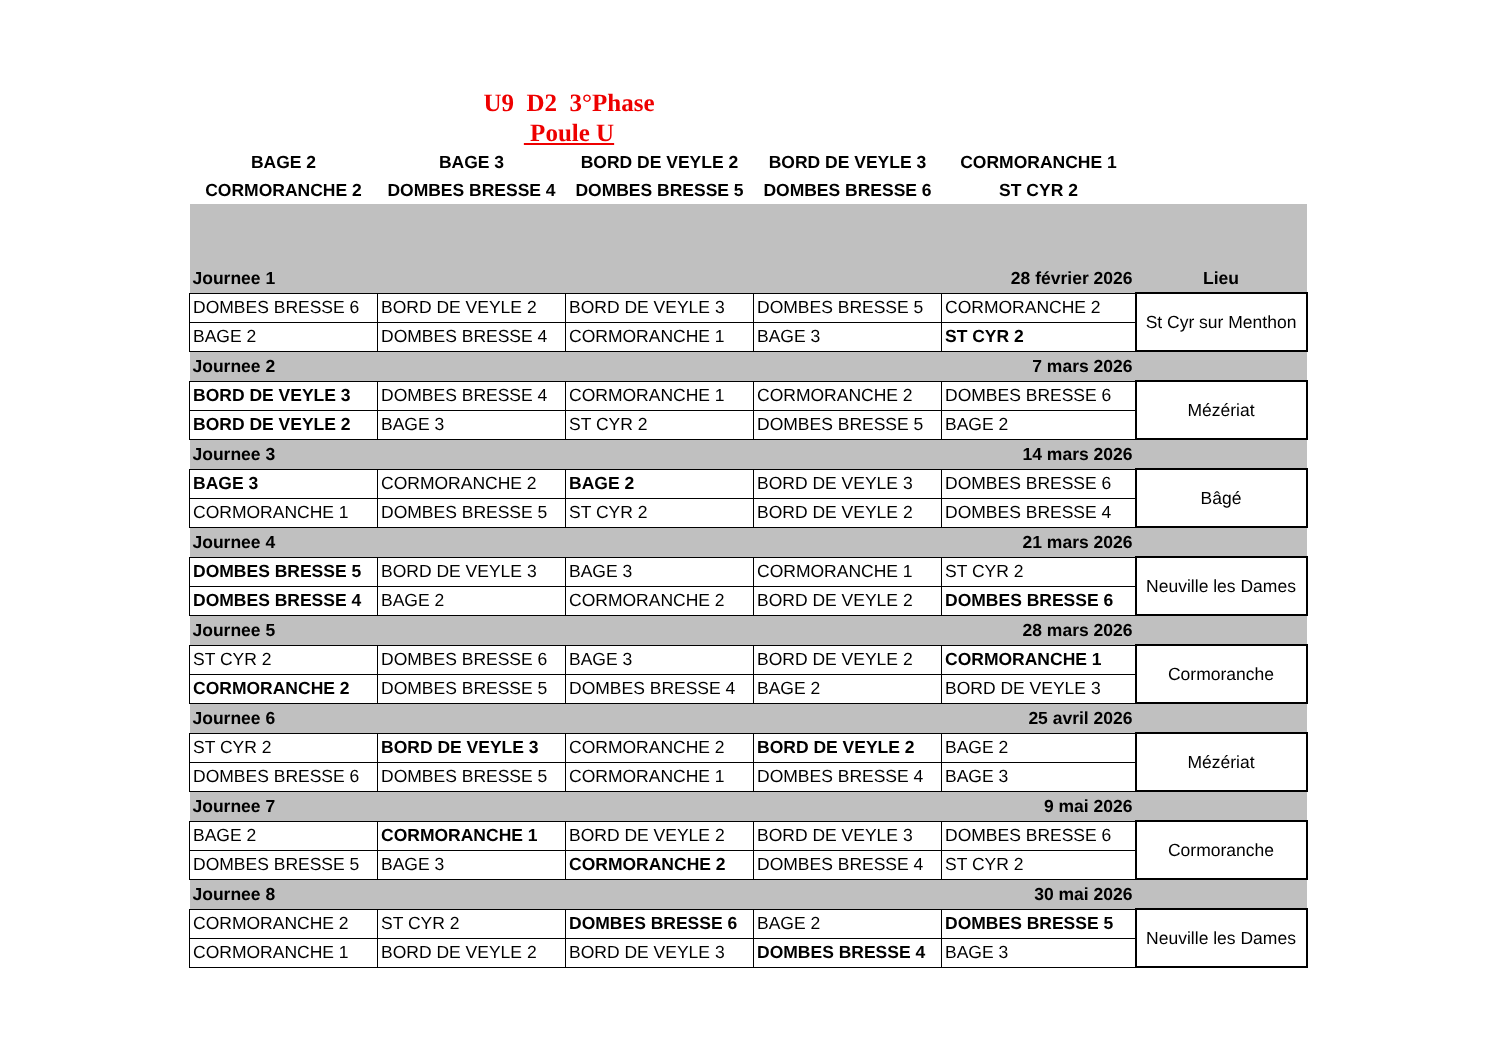U9 D2 3°Phase
Poule U
| BAGE 2 | BAGE 3 | BORD DE VEYLE 2 | BORD DE VEYLE 3 | CORMORANCHE 1 | |
| CORMORANCHE 2 | DOMBES BRESSE 4 | DOMBES BRESSE 5 | DOMBES BRESSE 6 | ST CYR 2 | |
| Journee 1 | | | | 28 février 2026 | Lieu |
| DOMBES BRESSE 6 | BORD DE VEYLE 2 | BORD DE VEYLE 3 | DOMBES BRESSE 5 | CORMORANCHE 2 | St Cyr sur Menthon |
| BAGE 2 | DOMBES BRESSE 4 | CORMORANCHE 1 | BAGE 3 | ST CYR 2 | |
| Journee 2 | | | | 7 mars 2026 | |
| BORD DE VEYLE 3 | DOMBES BRESSE 4 | CORMORANCHE 1 | CORMORANCHE 2 | DOMBES BRESSE 6 | Mézériat |
| BORD DE VEYLE 2 | BAGE 3 | ST CYR 2 | DOMBES BRESSE 5 | BAGE 2 | |
| Journee 3 | | | | 14 mars 2026 | |
| BAGE 3 | CORMORANCHE 2 | BAGE 2 | BORD DE VEYLE 3 | DOMBES BRESSE 6 | Bâgé |
| CORMORANCHE 1 | DOMBES BRESSE 5 | ST CYR 2 | BORD DE VEYLE 2 | DOMBES BRESSE 4 | |
| Journee 4 | | | | 21 mars 2026 | |
| DOMBES BRESSE 5 | BORD DE VEYLE 3 | BAGE 3 | CORMORANCHE 1 | ST CYR 2 | Neuville les Dames |
| DOMBES BRESSE 4 | BAGE 2 | CORMORANCHE 2 | BORD DE VEYLE 2 | DOMBES BRESSE 6 | |
| Journee 5 | | | | 28 mars 2026 | |
| ST CYR 2 | DOMBES BRESSE 6 | BAGE 3 | BORD DE VEYLE 2 | CORMORANCHE 1 | Cormoranche |
| CORMORANCHE 2 | DOMBES BRESSE 5 | DOMBES BRESSE 4 | BAGE 2 | BORD DE VEYLE 3 | |
| Journee 6 | | | | 25 avril 2026 | |
| ST CYR 2 | BORD DE VEYLE 3 | CORMORANCHE 2 | BORD DE VEYLE 2 | BAGE 2 | Mézériat |
| DOMBES BRESSE 6 | DOMBES BRESSE 5 | CORMORANCHE 1 | DOMBES BRESSE 4 | BAGE 3 | |
| Journee 7 | | | | 9 mai 2026 | |
| BAGE 2 | CORMORANCHE 1 | BORD DE VEYLE 2 | BORD DE VEYLE 3 | DOMBES BRESSE 6 | Cormoranche |
| DOMBES BRESSE 5 | BAGE 3 | CORMORANCHE 2 | DOMBES BRESSE 4 | ST CYR 2 | |
| Journee 8 | | | | 30 mai 2026 | |
| CORMORANCHE 2 | ST CYR 2 | DOMBES BRESSE 6 | BAGE 2 | DOMBES BRESSE 5 | Neuville les Dames |
| CORMORANCHE 1 | BORD DE VEYLE 2 | BORD DE VEYLE 3 | DOMBES BRESSE 4 | BAGE 3 | |